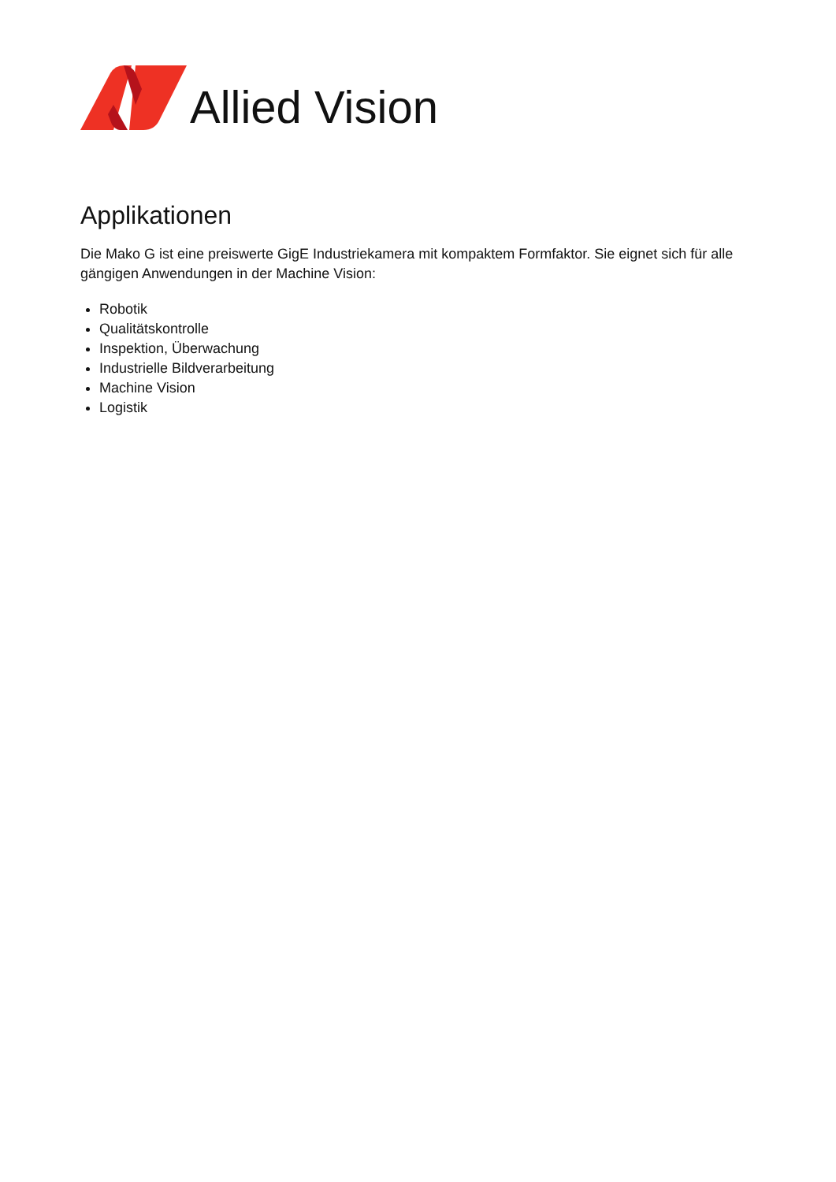Allied Vision
Applikationen
Die Mako G ist eine preiswerte GigE Industriekamera mit kompaktem Formfaktor. Sie eignet sich für alle gängigen Anwendungen in der Machine Vision:
Robotik
Qualitätskontrolle
Inspektion, Überwachung
Industrielle Bildverarbeitung
Machine Vision
Logistik